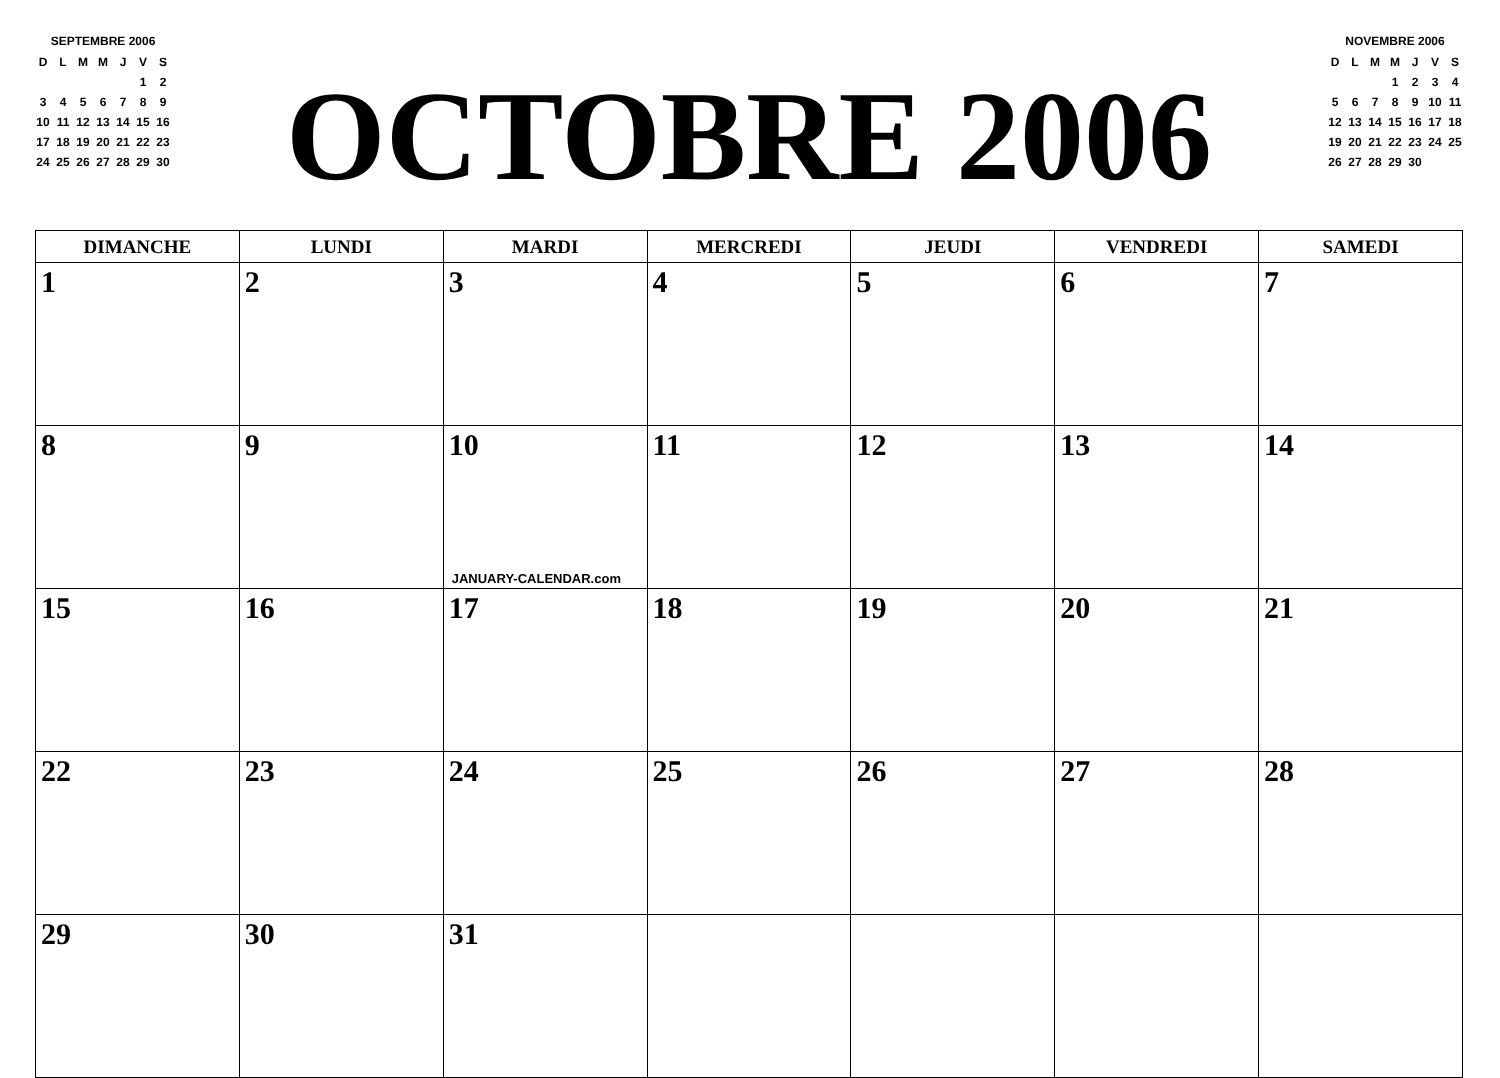SEPTEMBRE 2006
| D | L | M | M | J | V | S |
| | | | | | 1 | 2 |
| 3 | 4 | 5 | 6 | 7 | 8 | 9 |
| 10 | 11 | 12 | 13 | 14 | 15 | 16 |
| 17 | 18 | 19 | 20 | 21 | 22 | 23 |
| 24 | 25 | 26 | 27 | 28 | 29 | 30 |
OCTOBRE 2006
NOVEMBRE 2006
| D | L | M | M | J | V | S |
| | | | 1 | 2 | 3 | 4 |
| 5 | 6 | 7 | 8 | 9 | 10 | 11 |
| 12 | 13 | 14 | 15 | 16 | 17 | 18 |
| 19 | 20 | 21 | 22 | 23 | 24 | 25 |
| 26 | 27 | 28 | 29 | 30 | | |
| DIMANCHE | LUNDI | MARDI | MERCREDI | JEUDI | VENDREDI | SAMEDI |
| --- | --- | --- | --- | --- | --- | --- |
| 1 | 2 | 3 | 4 | 5 | 6 | 7 |
| 8 | 9 | 10 JANUARY-CALENDAR.com | 11 | 12 | 13 | 14 |
| 15 | 16 | 17 | 18 | 19 | 20 | 21 |
| 22 | 23 | 24 | 25 | 26 | 27 | 28 |
| 29 | 30 | 31 | | | | |